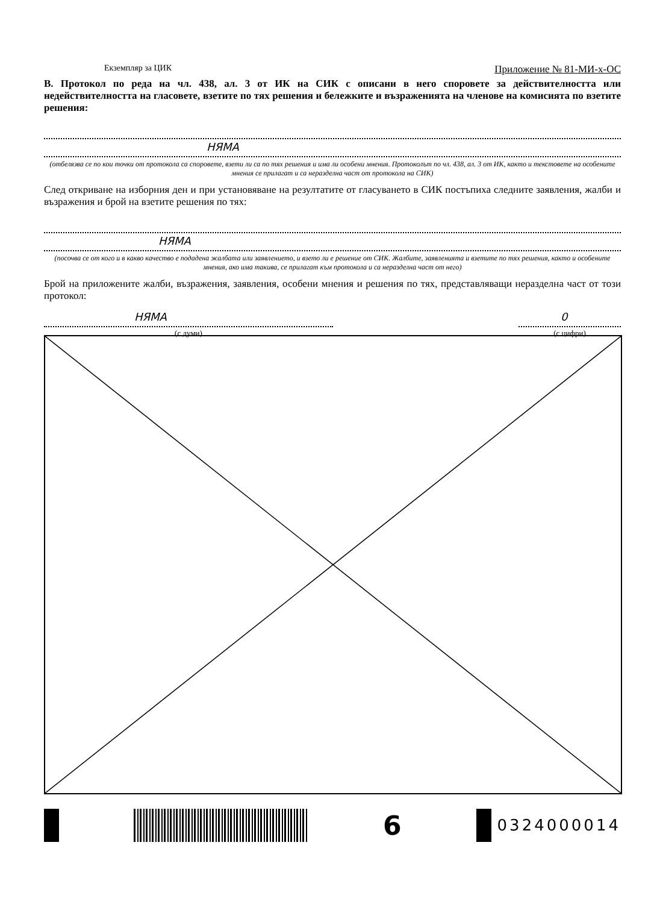Екземпляр за ЦИК Приложение № 81-МИ-х-ОС
В. Протокол по реда на чл. 438, ал. 3 от ИК на СИК с описани в него споровете за действителността или недействителността на гласовете, взетите по тях решения и бележките и възраженията на членове на комисията по взетите решения:
НЯМА
(отбелязва се по кои точки от протокола са споровете, взети ли са по тях решения и има ли особени мнения. Протоколът по чл. 438, ал. 3 от ИК, както и текстовете на особените мнения се прилагат и са неразделна част от протокола на СИК)
След откриване на изборния ден и при установяване на резултатите от гласуването в СИК постъпиха следните заявления, жалби и възражения и брой на взетите решения по тях:
НЯМА
(посочва се от кого и в какво качество е подадена жалбата или заявлението, и взето ли е решение от СИК. Жалбите, заявленията и взетите по тях решения, както и особените мнения, ако има такива, се прилагат към протокола и са неразделна част от него)
Брой на приложените жалби, възражения, заявления, особени мнения и решения по тях, представляващи неразделна част от този протокол:
НЯМА
(с думи)
0
(с цифри)
6
0324000014